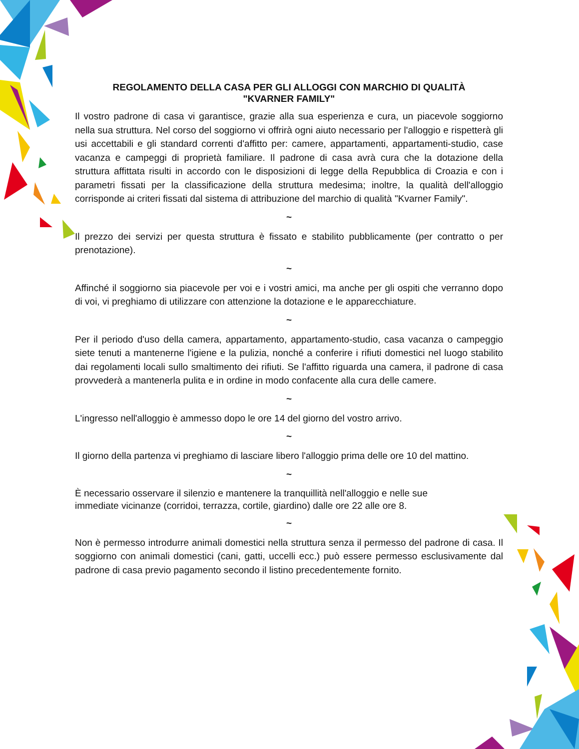REGOLAMENTO DELLA CASA PER GLI ALLOGGI CON MARCHIO DI QUALITÀ
"KVARNER FAMILY"
Il vostro padrone di casa vi garantisce, grazie alla sua esperienza e cura, un piacevole soggiorno nella sua struttura. Nel corso del soggiorno vi offrirà ogni aiuto necessario per l'alloggio e rispetterà gli usi accettabili e gli standard correnti d'affitto per: camere, appartamenti, appartamenti-studio, case vacanza e campeggi di proprietà familiare. Il padrone di casa avrà cura che la dotazione della struttura affittata risulti in accordo con le disposizioni di legge della Repubblica di Croazia e con i parametri fissati per la classificazione della struttura medesima; inoltre, la qualità dell'alloggio corrisponde ai criteri fissati dal sistema di attribuzione del marchio di qualità "Kvarner Family".
~
Il prezzo dei servizi per questa struttura è fissato e stabilito pubblicamente (per contratto o per prenotazione).
~
Affinché il soggiorno sia piacevole per voi e i vostri amici, ma anche per gli ospiti che verranno dopo di voi, vi preghiamo di utilizzare con attenzione la dotazione e le apparecchiature.
~
Per il periodo d'uso della camera, appartamento, appartamento-studio, casa vacanza o campeggio siete tenuti a mantenerne l'igiene e la pulizia, nonché a conferire i rifiuti domestici nel luogo stabilito dai regolamenti locali sullo smaltimento dei rifiuti. Se l'affitto riguarda una camera, il padrone di casa provvederà a mantenerla pulita e in ordine in modo confacente alla cura delle camere.
~
L'ingresso nell'alloggio è ammesso dopo le ore 14 del giorno del vostro arrivo.
~
Il giorno della partenza vi preghiamo di lasciare libero l'alloggio prima delle ore 10 del mattino.
~
È necessario osservare il silenzio e mantenere la tranquillità nell'alloggio e nelle sue
immediate vicinanze (corridoi, terrazza, cortile, giardino) dalle ore 22 alle ore 8.
~
Non è permesso introdurre animali domestici nella struttura senza il permesso del padrone di casa. Il soggiorno con animali domestici (cani, gatti, uccelli ecc.) può essere permesso esclusivamente dal padrone di casa previo pagamento secondo il listino precedentemente fornito.